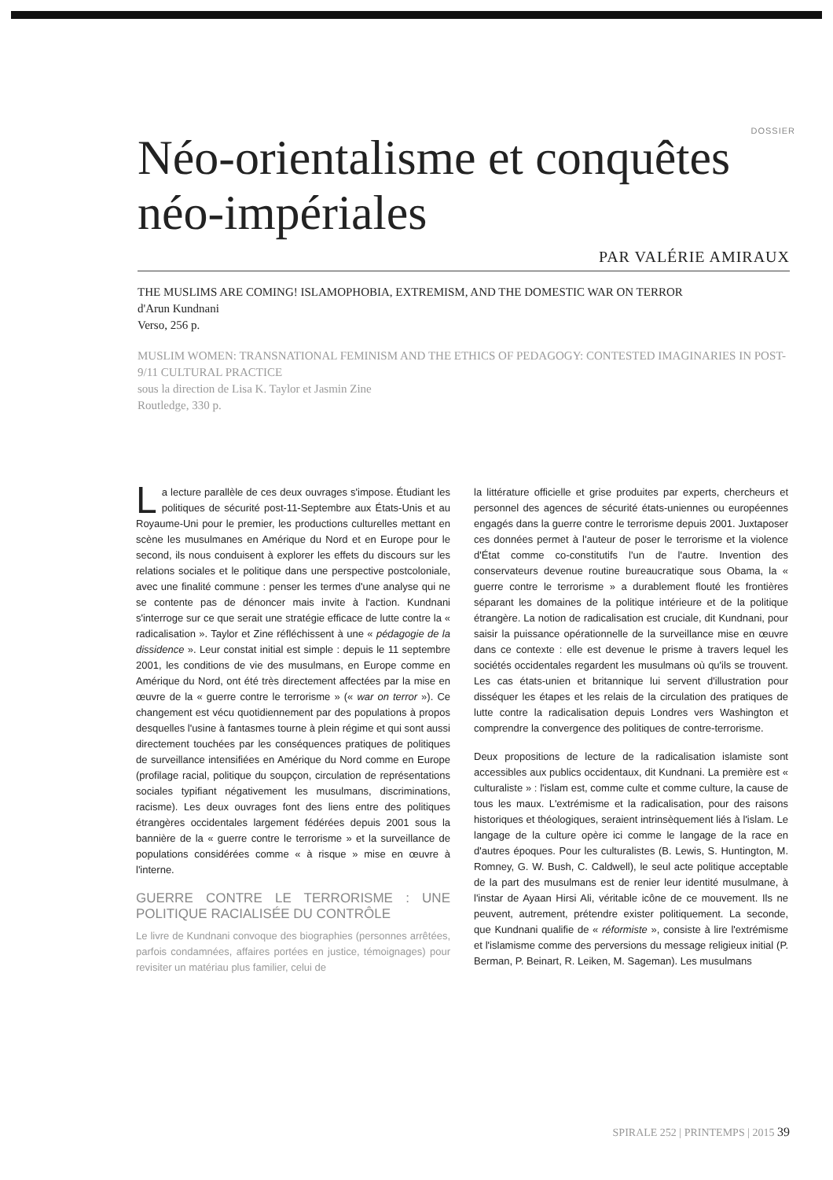DOSSIER
Néo-orientalisme et conquêtes néo-impériales
PAR VALÉRIE AMIRAUX
THE MUSLIMS ARE COMING! ISLAMOPHOBIA, EXTREMISM, AND THE DOMESTIC WAR ON TERROR
d'Arun Kundnani
Verso, 256 p.
MUSLIM WOMEN: TRANSNATIONAL FEMINISM AND THE ETHICS OF PEDAGOGY: CONTESTED IMAGINARIES IN POST-9/11 CULTURAL PRACTICE
sous la direction de Lisa K. Taylor et Jasmin Zine
Routledge, 330 p.
La lecture parallèle de ces deux ouvrages s'impose. Étudiant les politiques de sécurité post-11-Septembre aux États-Unis et au Royaume-Uni pour le premier, les productions culturelles mettant en scène les musulmanes en Amérique du Nord et en Europe pour le second, ils nous conduisent à explorer les effets du discours sur les relations sociales et le politique dans une perspective postcoloniale, avec une finalité commune : penser les termes d'une analyse qui ne se contente pas de dénoncer mais invite à l'action. Kundnani s'interroge sur ce que serait une stratégie efficace de lutte contre la « radicalisation ». Taylor et Zine réfléchissent à une « pédagogie de la dissidence ». Leur constat initial est simple : depuis le 11 septembre 2001, les conditions de vie des musulmans, en Europe comme en Amérique du Nord, ont été très directement affectées par la mise en œuvre de la « guerre contre le terrorisme » (« war on terror »). Ce changement est vécu quotidiennement par des populations à propos desquelles l'usine à fantasmes tourne à plein régime et qui sont aussi directement touchées par les conséquences pratiques de politiques de surveillance intensifiées en Amérique du Nord comme en Europe (profilage racial, politique du soupçon, circulation de représentations sociales typifiant négativement les musulmans, discriminations, racisme). Les deux ouvrages font des liens entre des politiques étrangères occidentales largement fédérées depuis 2001 sous la bannière de la « guerre contre le terrorisme » et la surveillance de populations considérées comme « à risque » mise en œuvre à l'interne.
GUERRE CONTRE LE TERRORISME : UNE POLITIQUE RACIALISÉE DU CONTRÔLE
Le livre de Kundnani convoque des biographies (personnes arrêtées, parfois condamnées, affaires portées en justice, témoignages) pour revisiter un matériau plus familier, celui de
la littérature officielle et grise produites par experts, chercheurs et personnel des agences de sécurité états-uniennes ou européennes engagés dans la guerre contre le terrorisme depuis 2001. Juxtaposer ces données permet à l'auteur de poser le terrorisme et la violence d'État comme co-constitutifs l'un de l'autre. Invention des conservateurs devenue routine bureaucratique sous Obama, la « guerre contre le terrorisme » a durablement flouté les frontières séparant les domaines de la politique intérieure et de la politique étrangère. La notion de radicalisation est cruciale, dit Kundnani, pour saisir la puissance opérationnelle de la surveillance mise en œuvre dans ce contexte : elle est devenue le prisme à travers lequel les sociétés occidentales regardent les musulmans où qu'ils se trouvent. Les cas états-unien et britannique lui servent d'illustration pour disséquer les étapes et les relais de la circulation des pratiques de lutte contre la radicalisation depuis Londres vers Washington et comprendre la convergence des politiques de contre-terrorisme.
Deux propositions de lecture de la radicalisation islamiste sont accessibles aux publics occidentaux, dit Kundnani. La première est « culturaliste » : l'islam est, comme culte et comme culture, la cause de tous les maux. L'extrémisme et la radicalisation, pour des raisons historiques et théologiques, seraient intrinsèquement liés à l'islam. Le langage de la culture opère ici comme le langage de la race en d'autres époques. Pour les culturalistes (B. Lewis, S. Huntington, M. Romney, G. W. Bush, C. Caldwell), le seul acte politique acceptable de la part des musulmans est de renier leur identité musulmane, à l'instar de Ayaan Hirsi Ali, véritable icône de ce mouvement. Ils ne peuvent, autrement, prétendre exister politiquement. La seconde, que Kundnani qualifie de « réformiste », consiste à lire l'extrémisme et l'islamisme comme des perversions du message religieux initial (P. Berman, P. Beinart, R. Leiken, M. Sageman). Les musulmans
SPIRALE 252 | PRINTEMPS | 2015 39